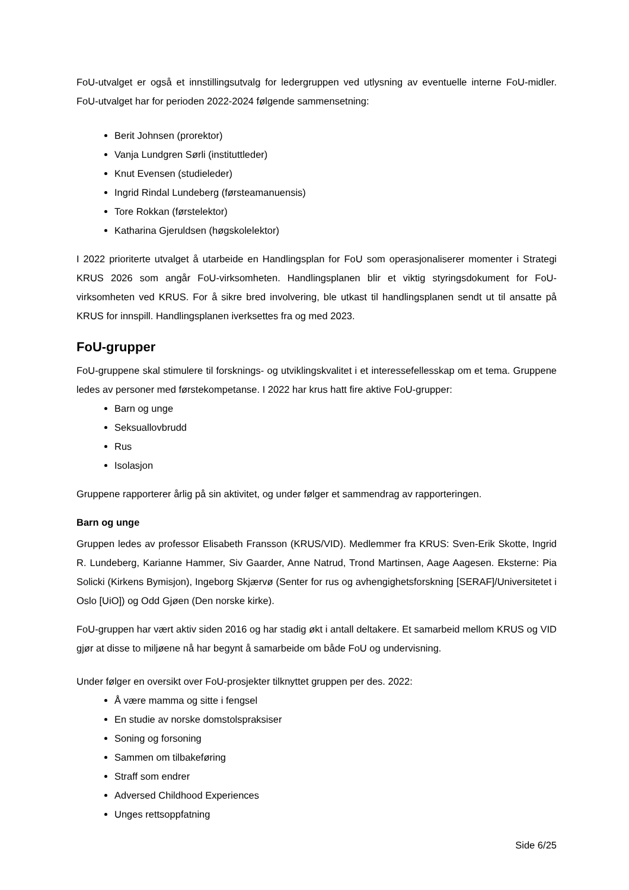FoU-utvalget er også et innstillingsutvalg for ledergruppen ved utlysning av eventuelle interne FoU-midler. FoU-utvalget har for perioden 2022-2024 følgende sammensetning:
Berit Johnsen (prorektor)
Vanja Lundgren Sørli (instituttleder)
Knut Evensen (studieleder)
Ingrid Rindal Lundeberg (førsteamanuensis)
Tore Rokkan (førstelektor)
Katharina Gjeruldsen (høgskolelektor)
I 2022 prioriterte utvalget å utarbeide en Handlingsplan for FoU som operasjonaliserer momenter i Strategi KRUS 2026 som angår FoU-virksomheten. Handlingsplanen blir et viktig styringsdokument for FoU-virksomheten ved KRUS. For å sikre bred involvering, ble utkast til handlingsplanen sendt ut til ansatte på KRUS for innspill. Handlingsplanen iverksettes fra og med 2023.
FoU-grupper
FoU-gruppene skal stimulere til forsknings- og utviklingskvalitet i et interessefellesskap om et tema. Gruppene ledes av personer med førstekompetanse. I 2022 har krus hatt fire aktive FoU-grupper:
Barn og unge
Seksuallovbrudd
Rus
Isolasjon
Gruppene rapporterer årlig på sin aktivitet, og under følger et sammendrag av rapporteringen.
Barn og unge
Gruppen ledes av professor Elisabeth Fransson (KRUS/VID). Medlemmer fra KRUS: Sven-Erik Skotte, Ingrid R. Lundeberg, Karianne Hammer, Siv Gaarder, Anne Natrud, Trond Martinsen, Aage Aagesen. Eksterne: Pia Solicki (Kirkens Bymisjon), Ingeborg Skjærvø (Senter for rus og avhengighetsforskning [SERAF]/Universitetet i Oslo [UiO]) og Odd Gjøen (Den norske kirke).
FoU-gruppen har vært aktiv siden 2016 og har stadig økt i antall deltakere. Et samarbeid mellom KRUS og VID gjør at disse to miljøene nå har begynt å samarbeide om både FoU og undervisning.
Under følger en oversikt over FoU-prosjekter tilknyttet gruppen per des. 2022:
Å være mamma og sitte i fengsel
En studie av norske domstolspraksiser
Soning og forsoning
Sammen om tilbakeføring
Straff som endrer
Adversed Childhood Experiences
Unges rettsoppfatning
Side 6/25